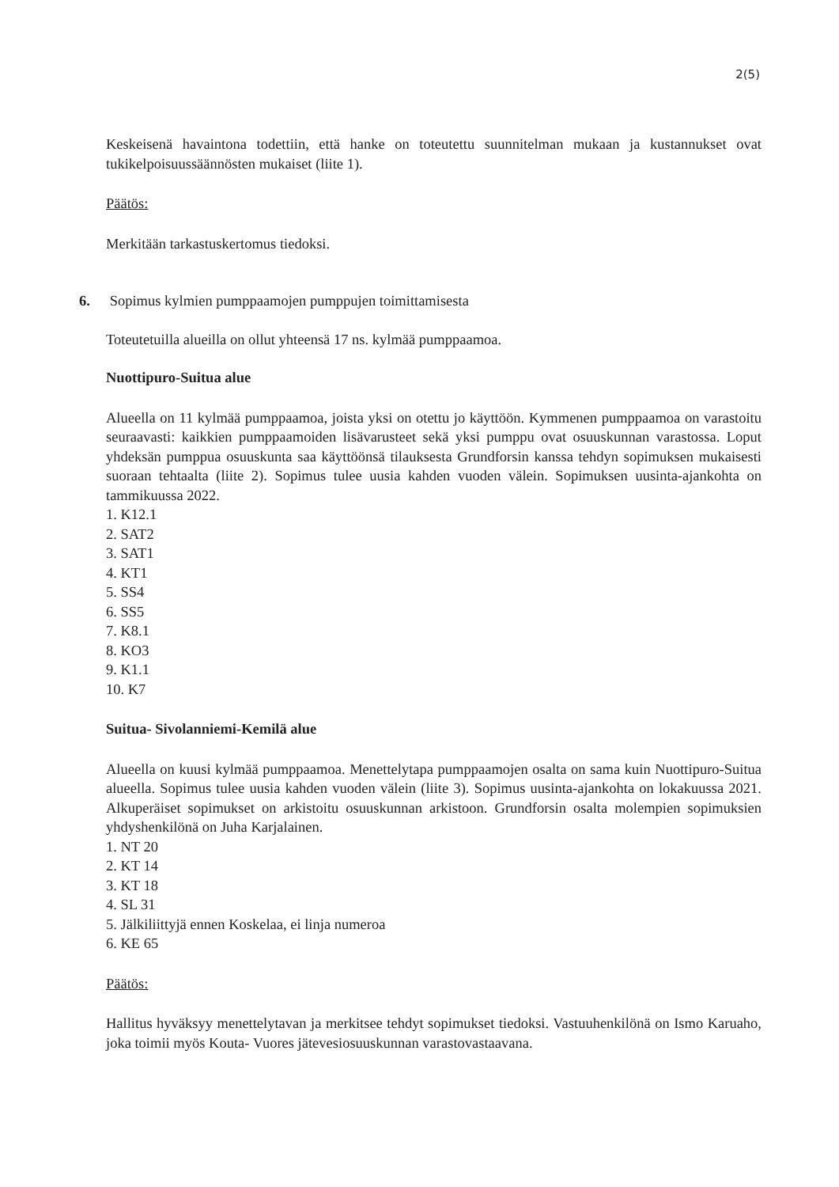2(5)
Keskeisenä havaintona todettiin, että hanke on toteutettu suunnitelman mukaan ja kustannukset ovat tukikelpoisuussäännösten mukaiset (liite 1).
Päätös:
Merkitään tarkastuskertomus tiedoksi.
6. Sopimus kylmien pumppaamojen pumppujen toimittamisesta
Toteutetuilla alueilla on ollut yhteensä 17 ns. kylmää pumppaamoa.
Nuottipuro-Suitua alue
Alueella on 11 kylmää pumppaamoa, joista yksi on otettu jo käyttöön. Kymmenen pumppaamoa on varastoitu seuraavasti: kaikkien pumppaamoiden lisävarusteet sekä yksi pumppu ovat osuuskunnan varastossa. Loput yhdeksän pumppua osuuskunta saa käyttöönsä tilauksesta Grundforsin kanssa tehdyn sopimuksen mukaisesti suoraan tehtaalta (liite 2). Sopimus tulee uusia kahden vuoden välein. Sopimuksen uusinta-ajankohta on tammikuussa 2022.
1. K12.1
2. SAT2
3. SAT1
4. KT1
5. SS4
6. SS5
7. K8.1
8. KO3
9. K1.1
10. K7
Suitua- Sivolanniemi-Kemilä alue
Alueella on kuusi kylmää pumppaamoa. Menettelytapa pumppaamojen osalta on sama kuin Nuottipuro-Suitua alueella. Sopimus tulee uusia kahden vuoden välein (liite 3). Sopimus uusinta-ajankohta on lokakuussa 2021. Alkuperäiset sopimukset on arkistoitu osuuskunnan arkistoon. Grundforsin osalta molempien sopimuksien yhdyshenkilönä on Juha Karjalainen.
1. NT 20
2. KT 14
3. KT 18
4. SL 31
5. Jälkiliittyjä ennen Koskelaa, ei linja numeroa
6. KE 65
Päätös:
Hallitus hyväksyy menettelytavan ja merkitsee tehdyt sopimukset tiedoksi. Vastuuhenkilönä on Ismo Karuaho, joka toimii myös Kouta- Vuores jätevesiosuuskunnan varastovastaavana.